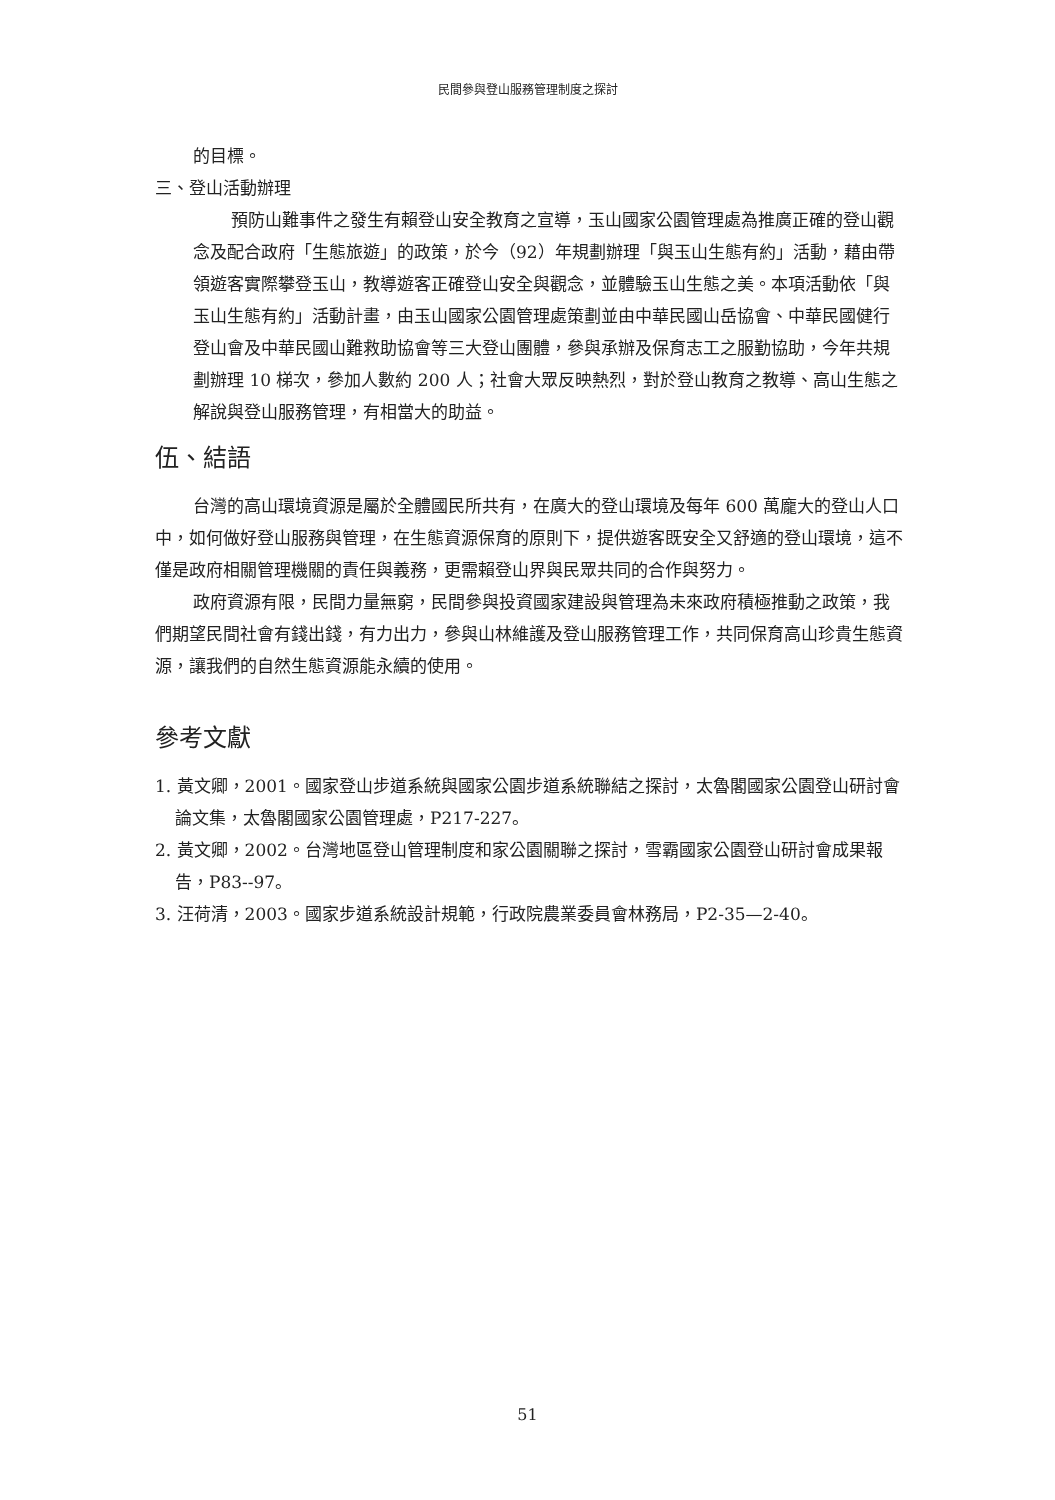民間參與登山服務管理制度之探討
的目標。
三、登山活動辦理
預防山難事件之發生有賴登山安全教育之宣導，玉山國家公園管理處為推廣正確的登山觀念及配合政府「生態旅遊」的政策，於今（92）年規劃辦理「與玉山生態有約」活動，藉由帶領遊客實際攀登玉山，教導遊客正確登山安全與觀念，並體驗玉山生態之美。本項活動依「與玉山生態有約」活動計畫，由玉山國家公園管理處策劃並由中華民國山岳協會、中華民國健行登山會及中華民國山難救助協會等三大登山團體，參與承辦及保育志工之服勤協助，今年共規劃辦理 10 梯次，參加人數約 200 人；社會大眾反映熱烈，對於登山教育之教導、高山生態之解說與登山服務管理，有相當大的助益。
伍、結語
台灣的高山環境資源是屬於全體國民所共有，在廣大的登山環境及每年 600 萬龐大的登山人口中，如何做好登山服務與管理，在生態資源保育的原則下，提供遊客既安全又舒適的登山環境，這不僅是政府相關管理機關的責任與義務，更需賴登山界與民眾共同的合作與努力。
政府資源有限，民間力量無窮，民間參與投資國家建設與管理為未來政府積極推動之政策，我們期望民間社會有錢出錢，有力出力，參與山林維護及登山服務管理工作，共同保育高山珍貴生態資源，讓我們的自然生態資源能永續的使用。
參考文獻
1. 黃文卿，2001。國家登山步道系統與國家公園步道系統聯結之探討，太魯閣國家公園登山研討會論文集，太魯閣國家公園管理處，P217-227。
2. 黃文卿，2002。台灣地區登山管理制度和家公園關聯之探討，雪霸國家公園登山研討會成果報告，P83--97。
3. 汪荷清，2003。國家步道系統設計規範，行政院農業委員會林務局，P2-35—2-40。
51